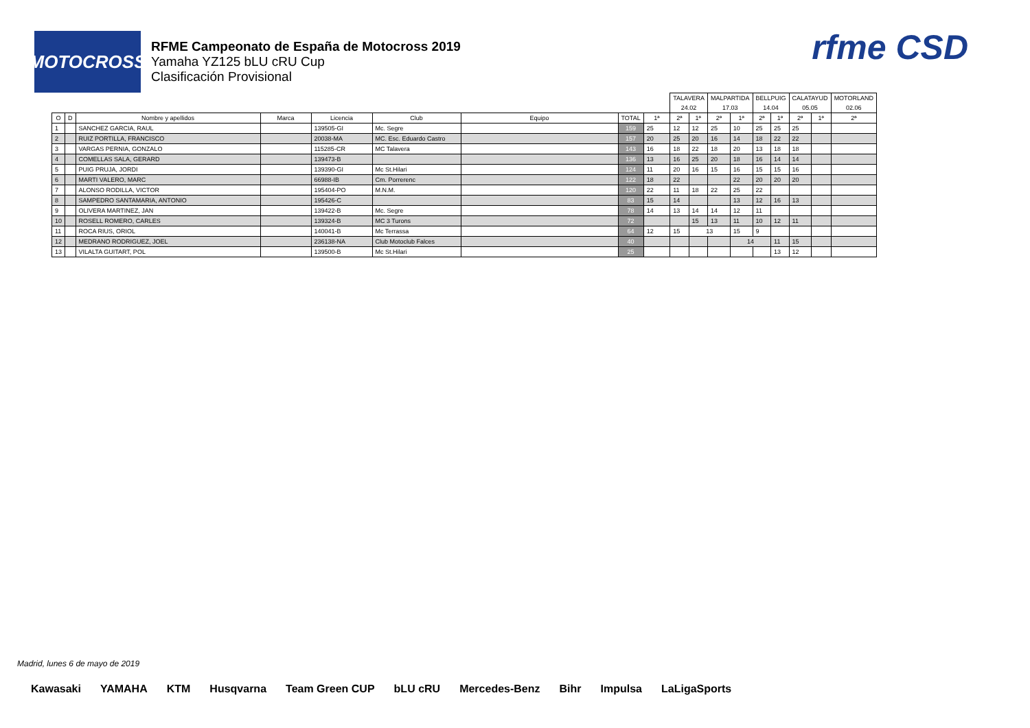MOTOCROSS
RFME Campeonato de España de Motocross 2019
Yamaha YZ125 bLU cRU Cup
Clasificación Provisional
rfme CSD
| | | | | | | | | | TALAVERA | | MALPARTIDA | | BELLPUIG | | CALATAYUD | | MOTORLAND |
| | | | | | | | | | 24.02 | | 17.03 | | 14.04 | | 05.05 | | 02.06 |
| O | D | Nombre y apellidos | Marca | Licencia | Club | Equipo | TOTAL | 1ª | 2ª | 1ª | 2ª | 1ª | 2ª | 1ª | 2ª | 1ª | 2ª |
| 1 | | SANCHEZ GARCIA, RAUL | | 139505-GI | Mc. Segre | | 159 | 25 | 12 | 12 | 25 | 10 | 25 | 25 | 25 | | |
| 2 | | RUIZ PORTILLA, FRANCISCO | | 20038-MA | MC. Esc. Eduardo Castro | | 157 | 20 | 25 | 20 | 16 | 14 | 18 | 22 | 22 | | |
| 3 | | VARGAS PERNIA, GONZALO | | 115285-CR | MC Talavera | | 143 | 16 | 18 | 22 | 18 | 20 | 13 | 18 | 18 | | |
| 4 | | COMELLAS SALA, GERARD | | 139473-B | | | 136 | 13 | 16 | 25 | 20 | 18 | 16 | 14 | 14 | | |
| 5 | | PUIG PRUJA, JORDI | | 139390-GI | Mc St.Hilari | | 124 | 11 | 20 | 16 | 15 | 16 | 15 | 15 | 16 | | |
| 6 | | MARTI VALERO, MARC | | 66988-IB | Cm. Porrerenc | | 122 | 18 | 22 | | | 22 | 20 | 20 | 20 | | |
| 7 | | ALONSO RODILLA, VICTOR | | 195404-PO | M.N.M. | | 120 | 22 | 11 | 18 | 22 | 25 | 22 | | | | |
| 8 | | SAMPEDRO SANTAMARIA, ANTONIO | | 195426-C | | | 83 | 15 | 14 | | | 13 | 12 | 16 | 13 | | |
| 9 | | OLIVERA MARTINEZ, JAN | | 139422-B | Mc. Segre | | 78 | 14 | 13 | 14 | 14 | 12 | 11 | | | | |
| 10 | | ROSELL ROMERO, CARLES | | 139324-B | MC 3 Turons | | 72 | | | 15 | 13 | 11 | 10 | 12 | 11 | | |
| 11 | | ROCA RIUS, ORIOL | | 140041-B | Mc Terrassa | | 64 | 12 | 15 | 13 | | 15 | 9 | | | | |
| 12 | | MEDRANO RODRIGUEZ, JOEL | | 236138-NA | Club Motoclub Falces | | 40 | | | | | 14 | | 11 | 15 | | |
| 13 | | VILALTA GUITART, POL | | 139500-B | Mc St.Hilari | | 25 | | | | | | | 13 | 12 | | |
Madrid, lunes 6 de mayo de 2019
Kawasaki YAMAHA KTM Husqvarna Team Green CUP bLU cRU Mercedes-Benz Bihr Impulsa LaLigaSports